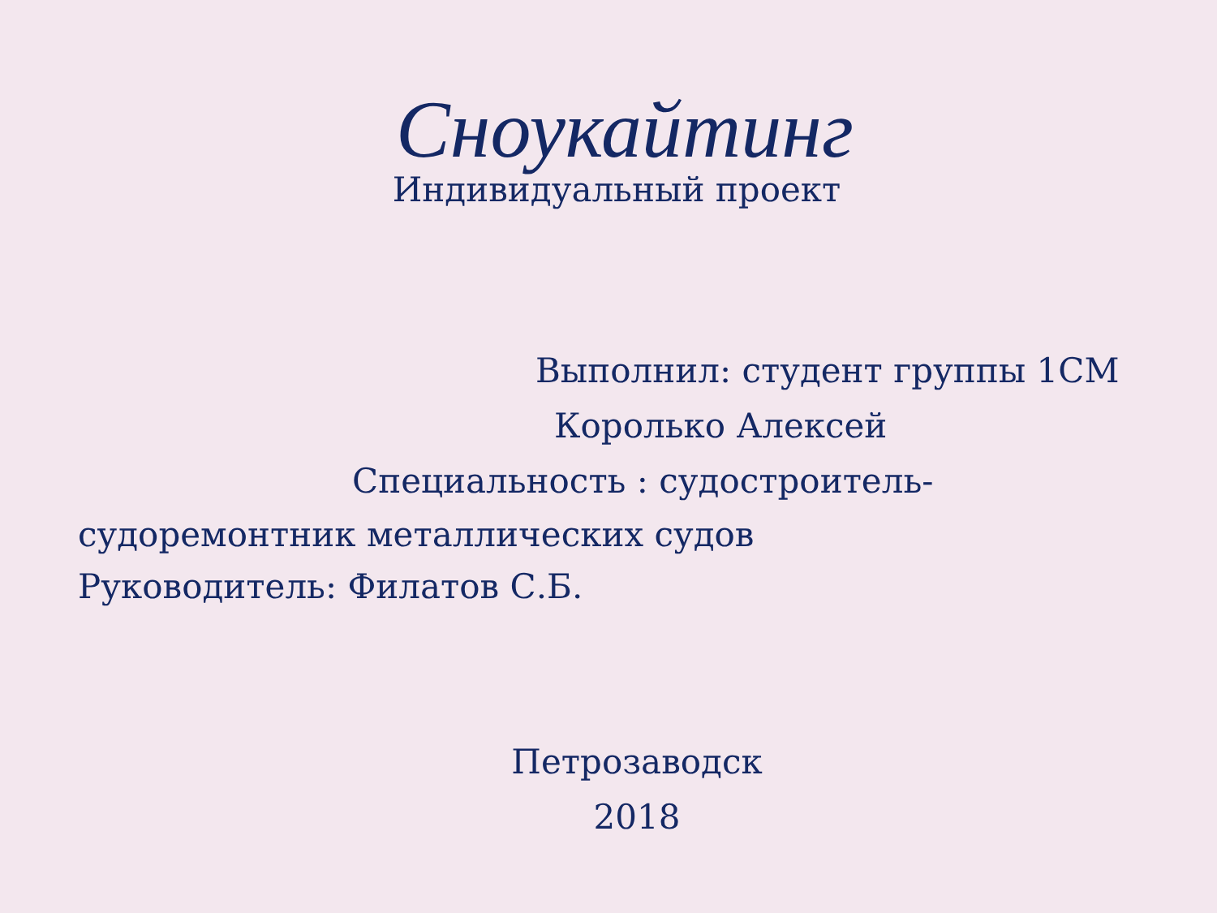Сноукайтинг
Индивидуальный проект
Выполнил: студент группы 1СМ
Королько Алексей
Специальность : судостроитель-
судоремонтник металлических судов
Руководитель: Филатов С.Б.
Петрозаводск
2018